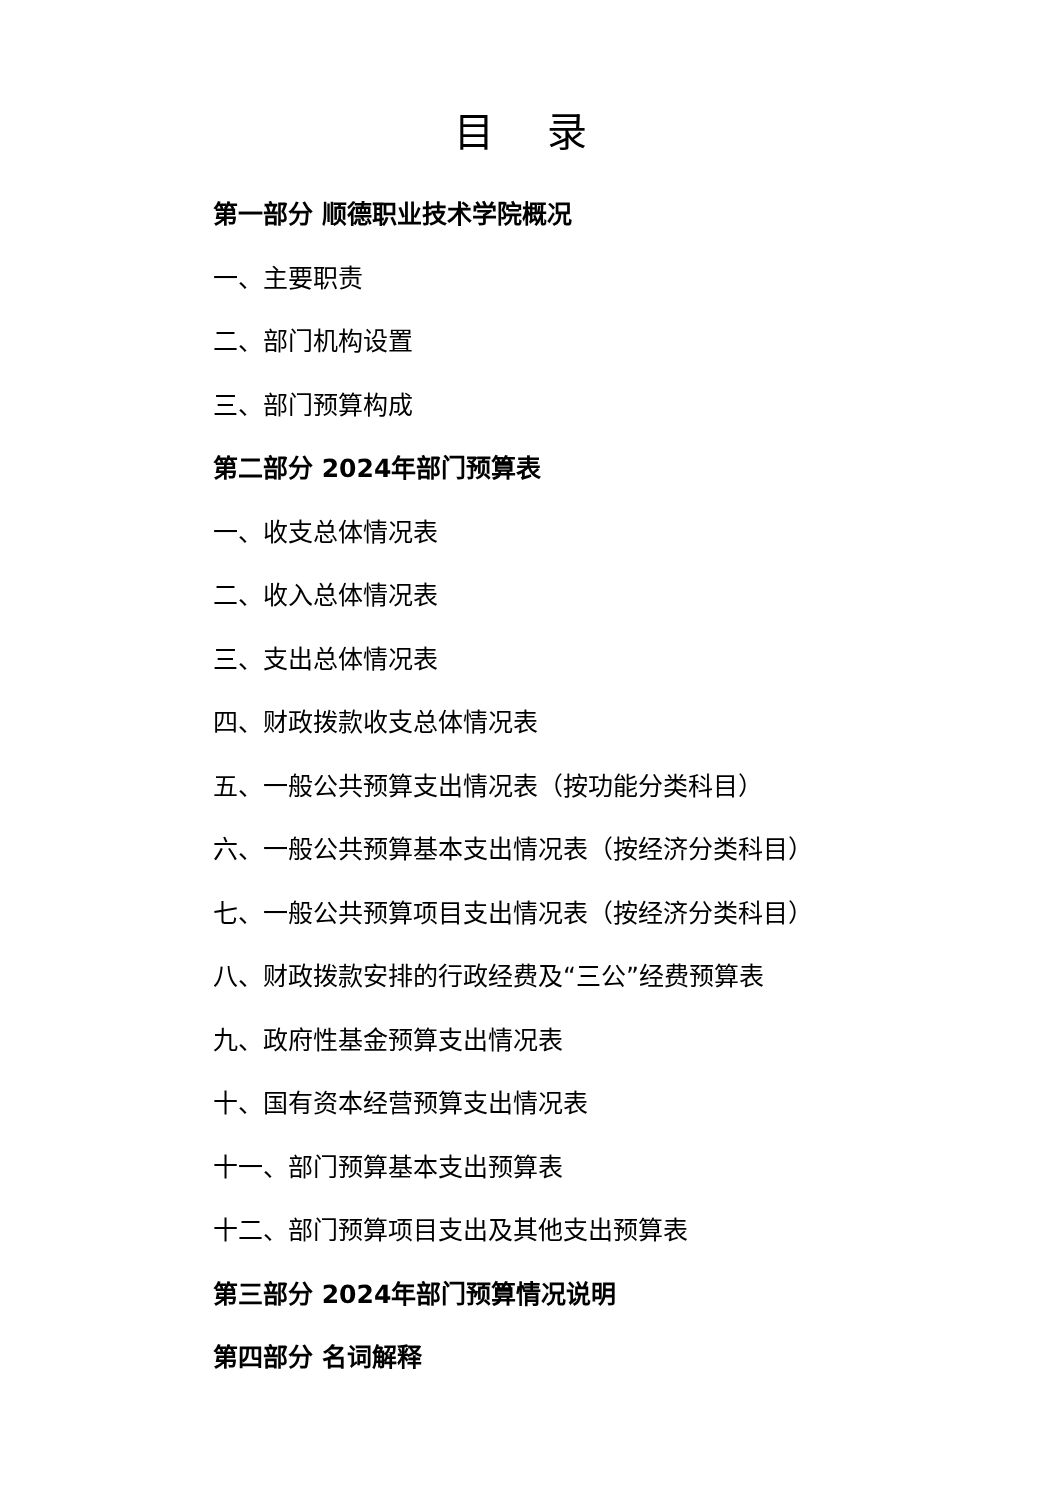目 录
第一部分 顺德职业技术学院概况
一、主要职责
二、部门机构设置
三、部门预算构成
第二部分 2024年部门预算表
一、收支总体情况表
二、收入总体情况表
三、支出总体情况表
四、财政拨款收支总体情况表
五、一般公共预算支出情况表（按功能分类科目）
六、一般公共预算基本支出情况表（按经济分类科目）
七、一般公共预算项目支出情况表（按经济分类科目）
八、财政拨款安排的行政经费及“三公”经费预算表
九、政府性基金预算支出情况表
十、国有资本经营预算支出情况表
十一、部门预算基本支出预算表
十二、部门预算项目支出及其他支出预算表
第三部分 2024年部门预算情况说明
第四部分 名词解释